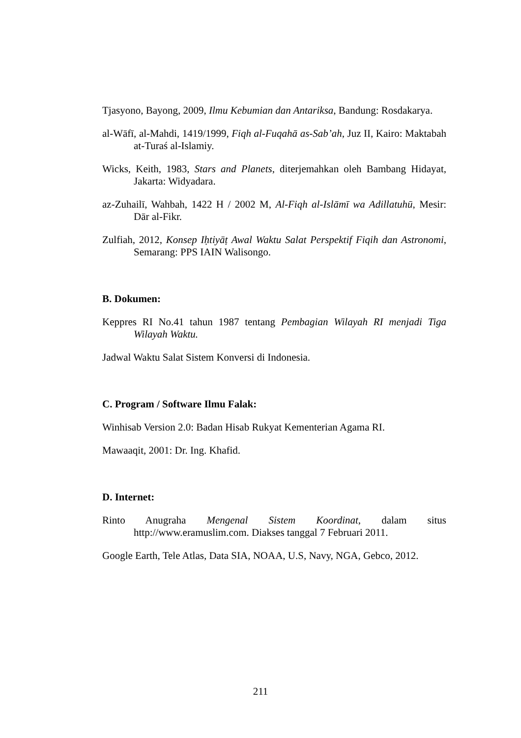Tjasyono, Bayong, 2009, Ilmu Kebumian dan Antariksa, Bandung: Rosdakarya.
al-Wāfī, al-Mahdi, 1419/1999, Fiqh al-Fuqahā as-Sab’ah, Juz II, Kairo: Maktabah at-Turaś al-Islamiy.
Wicks, Keith, 1983, Stars and Planets, diterjemahkan oleh Bambang Hidayat, Jakarta: Widyadara.
az-Zuhailī, Wahbah, 1422 H / 2002 M, Al-Fiqh al-Islāmī wa Adillatuhū, Mesir: Dār al-Fikr.
Zulfiah, 2012, Konsep Iḥtiyāṭ Awal Waktu Salat Perspektif Fiqih dan Astronomi, Semarang: PPS IAIN Walisongo.
B. Dokumen:
Keppres RI No.41 tahun 1987 tentang Pembagian Wilayah RI menjadi Tiga Wilayah Waktu.
Jadwal Waktu Salat Sistem Konversi di Indonesia.
C. Program / Software Ilmu Falak:
Winhisab Version 2.0: Badan Hisab Rukyat Kementerian Agama RI.
Mawaaqit, 2001: Dr. Ing. Khafid.
D. Internet:
Rinto Anugraha Mengenal Sistem Koordinat, dalam situs http://www.eramuslim.com. Diakses tanggal 7 Februari 2011.
Google Earth, Tele Atlas, Data SIA, NOAA, U.S, Navy, NGA, Gebco, 2012.
211